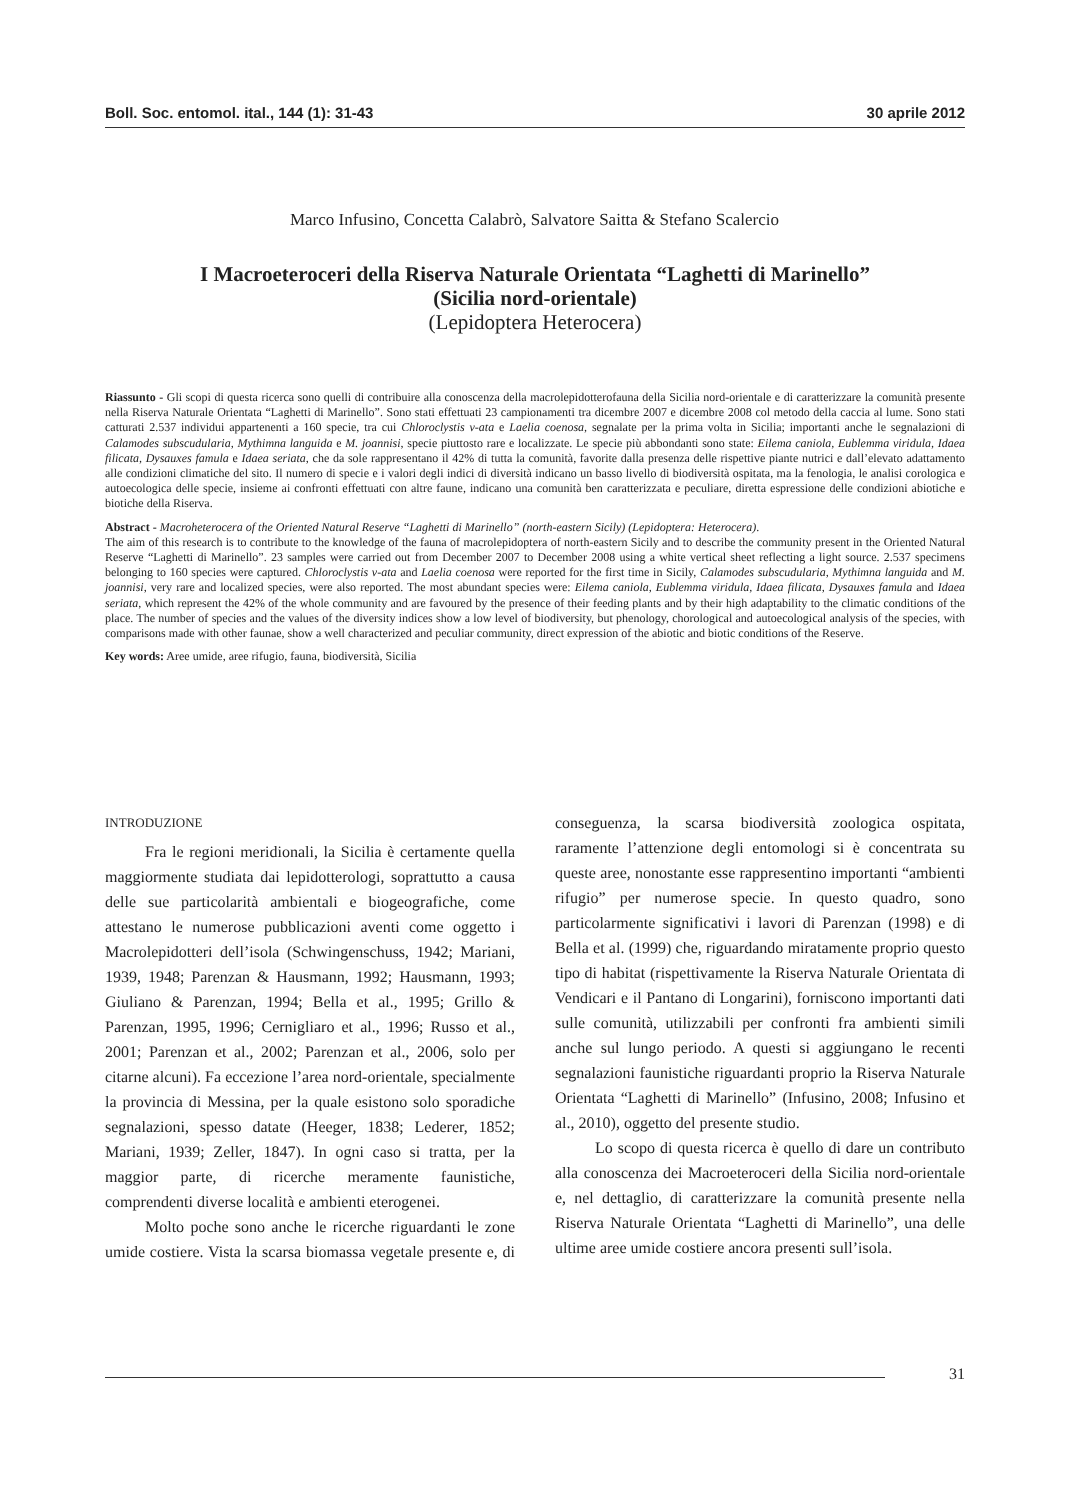Boll. Soc. entomol. ital., 144 (1): 31-43 30 aprile 2012
Marco Infusino, Concetta Calabrò, Salvatore Saitta & Stefano Scalercio
I Macroeteroceri della Riserva Naturale Orientata “Laghetti di Marinello”
(Sicilia nord-orientale)
(Lepidoptera Heterocera)
Riassunto - Gli scopi di questa ricerca sono quelli di contribuire alla conoscenza della macrolepidotterofauna della Sicilia nord-orientale e di caratterizzare la comunità presente nella Riserva Naturale Orientata “Laghetti di Marinello”. Sono stati effettuati 23 campionamenti tra dicembre 2007 e dicembre 2008 col metodo della caccia al lume. Sono stati catturati 2.537 individui appartenenti a 160 specie, tra cui Chloroclystis v-ata e Laelia coenosa, segnalate per la prima volta in Sicilia; importanti anche le segnalazioni di Calamodes subscudularia, Mythimna languida e M. joannisi, specie piuttosto rare e localizzate. Le specie più abbondanti sono state: Eilema caniola, Eublemma viridula, Idaea filicata, Dysauxes famula e Idaea seriata, che da sole rappresentano il 42% di tutta la comunità, favorite dalla presenza delle rispettive piante nutrici e dall’elevato adattamento alle condizioni climatiche del sito. Il numero di specie e i valori degli indici di diversità indicano un basso livello di biodiversità ospitata, ma la fenologia, le analisi corologica e autoecologica delle specie, insieme ai confronti effettuati con altre faune, indicano una comunità ben caratterizzata e peculiare, diretta espressione delle condizioni abiotiche e biotiche della Riserva.
Abstract - Macroheterocera of the Oriented Natural Reserve “Laghetti di Marinello” (north-eastern Sicily) (Lepidoptera: Heterocera).
The aim of this research is to contribute to the knowledge of the fauna of macrolepidoptera of north-eastern Sicily and to describe the community present in the Oriented Natural Reserve “Laghetti di Marinello”. 23 samples were carried out from December 2007 to December 2008 using a white vertical sheet reflecting a light source. 2.537 specimens belonging to 160 species were captured. Chloroclystis v-ata and Laelia coenosa were reported for the first time in Sicily, Calamodes subscudularia, Mythimna languida and M. joannisi, very rare and localized species, were also reported. The most abundant species were: Eilema caniola, Eublemma viridula, Idaea filicata, Dysauxes famula and Idaea seriata, which represent the 42% of the whole community and are favoured by the presence of their feeding plants and by their high adaptability to the climatic conditions of the place. The number of species and the values of the diversity indices show a low level of biodiversity, but phenology, chorological and autoecological analysis of the species, with comparisons made with other faunae, show a well characterized and peculiar community, direct expression of the abiotic and biotic conditions of the Reserve.
Key words: Aree umide, aree rifugio, fauna, biodiversità, Sicilia
INTRODUZIONE
Fra le regioni meridionali, la Sicilia è certamente quella maggiormente studiata dai lepidotterologi, soprattutto a causa delle sue particolarità ambientali e biogeografiche, come attestano le numerose pubblicazioni aventi come oggetto i Macrolepidotteri dell’isola (Schwingenschuss, 1942; Mariani, 1939, 1948; Parenzan & Hausmann, 1992; Hausmann, 1993; Giuliano & Parenzan, 1994; Bella et al., 1995; Grillo & Parenzan, 1995, 1996; Cernigliaro et al., 1996; Russo et al., 2001; Parenzan et al., 2002; Parenzan et al., 2006, solo per citarne alcuni). Fa eccezione l’area nord-orientale, specialmente la provincia di Messina, per la quale esistono solo sporadiche segnalazioni, spesso datate (Heeger, 1838; Lederer, 1852; Mariani, 1939; Zeller, 1847). In ogni caso si tratta, per la maggior parte, di ricerche meramente faunistiche, comprendenti diverse località e ambienti eterogenei.
Molto poche sono anche le ricerche riguardanti le zone umide costiere. Vista la scarsa biomassa vegetale presente e, di conseguenza, la scarsa biodiversità zoologica ospitata, raramente l’attenzione degli entomologi si è concentrata su queste aree, nonostante esse rappresentino importanti “ambienti rifugio” per numerose specie. In questo quadro, sono particolarmente significativi i lavori di Parenzan (1998) e di Bella et al. (1999) che, riguardando miratamente proprio questo tipo di habitat (rispettivamente la Riserva Naturale Orientata di Vendicari e il Pantano di Longarini), forniscono importanti dati sulle comunità, utilizzabili per confronti fra ambienti simili anche sul lungo periodo. A questi si aggiungano le recenti segnalazioni faunistiche riguardanti proprio la Riserva Naturale Orientata “Laghetti di Marinello” (Infusino, 2008; Infusino et al., 2010), oggetto del presente studio.
Lo scopo di questa ricerca è quello di dare un contributo alla conoscenza dei Macroeteroceri della Sicilia nord-orientale e, nel dettaglio, di caratterizzare la comunità presente nella Riserva Naturale Orientata “Laghetti di Marinello”, una delle ultime aree umide costiere ancora presenti sull’isola.
31